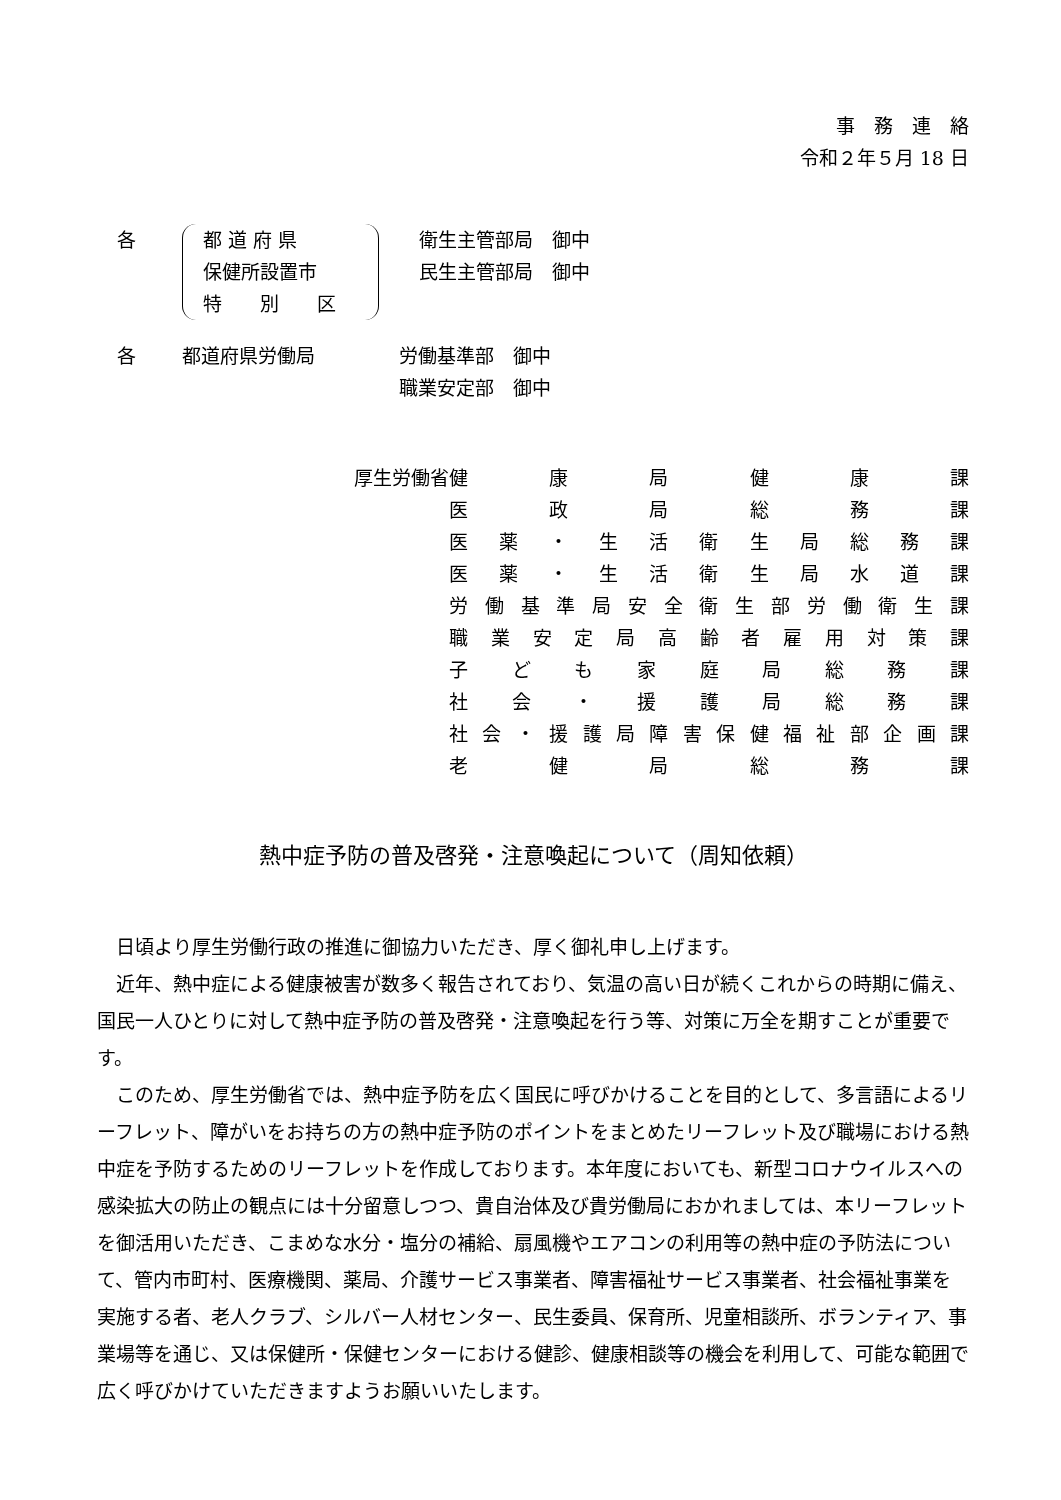事　務　連　絡
令和２年５月 18 日
各 都 道 府 県
保健所設置市
特　　別　　区
衛生主管部局　御中
民生主管部局　御中
各 都道府県労働局 労働基準部　御中
職業安定部　御中
厚生労働省
| 健康局健康課 |
| 医政局総務課 |
| 医薬・生活衛生局総務課 |
| 医薬・生活衛生局水道課 |
| 労働基準局安全衛生部労働衛生課 |
| 職業安定局高齢者雇用対策課 |
| 子ども家庭局総務課 |
| 社会・援護局総務課 |
| 社会・援護局障害保健福祉部企画課 |
| 老健局総務課 |
熱中症予防の普及啓発・注意喚起について（周知依頼）
日頃より厚生労働行政の推進に御協力いただき、厚く御礼申し上げます。
近年、熱中症による健康被害が数多く報告されており、気温の高い日が続くこれからの時期に備え、国民一人ひとりに対して熱中症予防の普及啓発・注意喚起を行う等、対策に万全を期すことが重要です。
このため、厚生労働省では、熱中症予防を広く国民に呼びかけることを目的として、多言語によるリーフレット、障がいをお持ちの方の熱中症予防のポイントをまとめたリーフレット及び職場における熱中症を予防するためのリーフレットを作成しております。本年度においても、新型コロナウイルスへの感染拡大の防止の観点には十分留意しつつ、貴自治体及び貴労働局におかれましては、本リーフレットを御活用いただき、こまめな水分・塩分の補給、扇風機やエアコンの利用等の熱中症の予防法について、管内市町村、医療機関、薬局、介護サービス事業者、障害福祉サービス事業者、社会福祉事業を実施する者、老人クラブ、シルバー人材センター、民生委員、保育所、児童相談所、ボランティア、事業場等を通じ、又は保健所・保健センターにおける健診、健康相談等の機会を利用して、可能な範囲で広く呼びかけていただきますようお願いいたします。